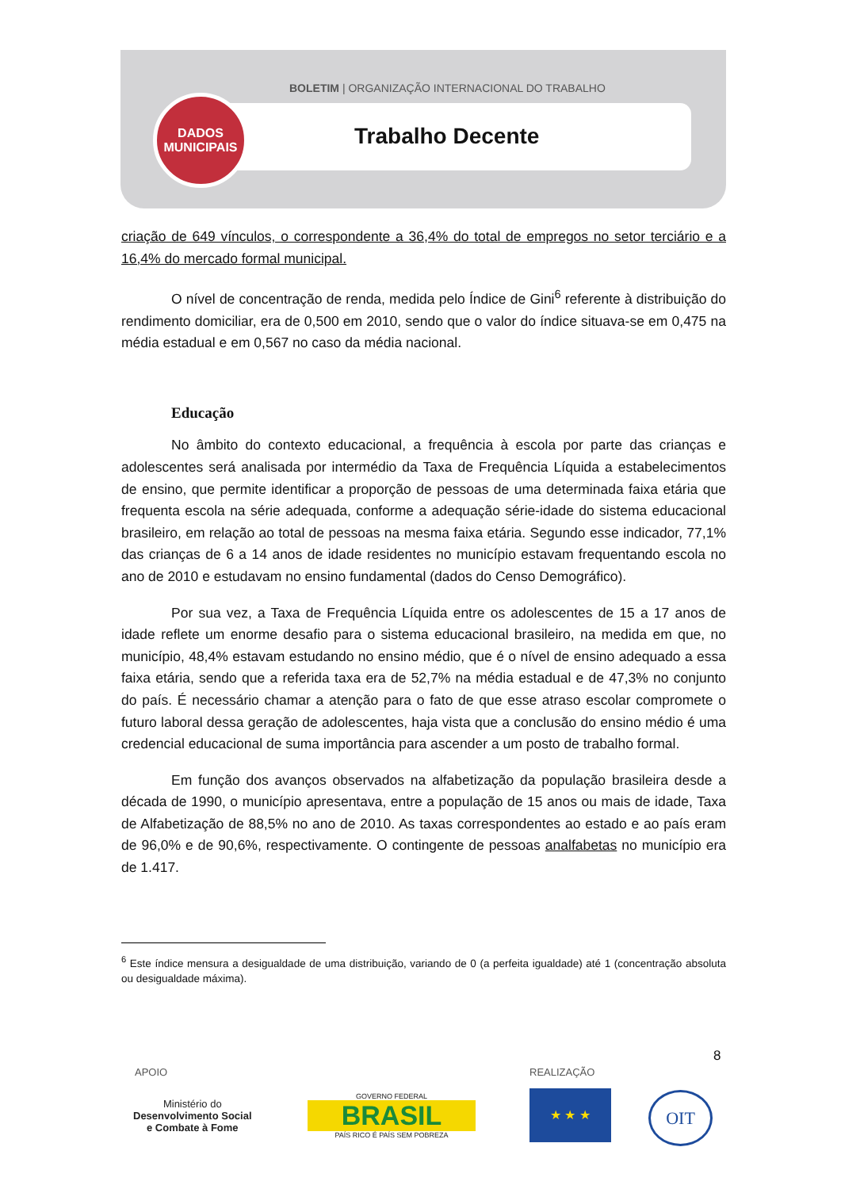BOLETIM | ORGANIZAÇÃO INTERNACIONAL DO TRABALHO
DADOS
MUNICIPAIS
Trabalho Decente
criação de 649 vínculos, o correspondente a 36,4% do total de empregos no setor terciário e a 16,4% do mercado formal municipal.
O nível de concentração de renda, medida pelo Índice de Gini<sup>6</sup> referente à distribuição do rendimento domiciliar, era de 0,500 em 2010, sendo que o valor do índice situava-se em 0,475 na média estadual e em 0,567 no caso da média nacional.
Educação
No âmbito do contexto educacional, a frequência à escola por parte das crianças e adolescentes será analisada por intermédio da Taxa de Frequência Líquida a estabelecimentos de ensino, que permite identificar a proporção de pessoas de uma determinada faixa etária que frequenta escola na série adequada, conforme a adequação série-idade do sistema educacional brasileiro, em relação ao total de pessoas na mesma faixa etária. Segundo esse indicador, 77,1% das crianças de 6 a 14 anos de idade residentes no município estavam frequentando escola no ano de 2010 e estudavam no ensino fundamental (dados do Censo Demográfico).
Por sua vez, a Taxa de Frequência Líquida entre os adolescentes de 15 a 17 anos de idade reflete um enorme desafio para o sistema educacional brasileiro, na medida em que, no município, 48,4% estavam estudando no ensino médio, que é o nível de ensino adequado a essa faixa etária, sendo que a referida taxa era de 52,7% na média estadual e de 47,3% no conjunto do país. É necessário chamar a atenção para o fato de que esse atraso escolar compromete o futuro laboral dessa geração de adolescentes, haja vista que a conclusão do ensino médio é uma credencial educacional de suma importância para ascender a um posto de trabalho formal.
Em função dos avanços observados na alfabetização da população brasileira desde a década de 1990, o município apresentava, entre a população de 15 anos ou mais de idade, Taxa de Alfabetização de 88,5% no ano de 2010. As taxas correspondentes ao estado e ao país eram de 96,0% e de 90,6%, respectivamente. O contingente de pessoas analfabetas no município era de 1.417.
<sup>6</sup> Este índice mensura a desigualdade de uma distribuição, variando de 0 (a perfeita igualdade) até 1 (concentração absoluta ou desigualdade máxima).
8
APOIO REALIZAÇÃO
Ministério do
Desenvolvimento Social
e Combate à Fome
GOVERNO FEDERAL
BRASIL
PAÍS RICO É PAÍS SEM POBREZA
★ ★ ★ OIT